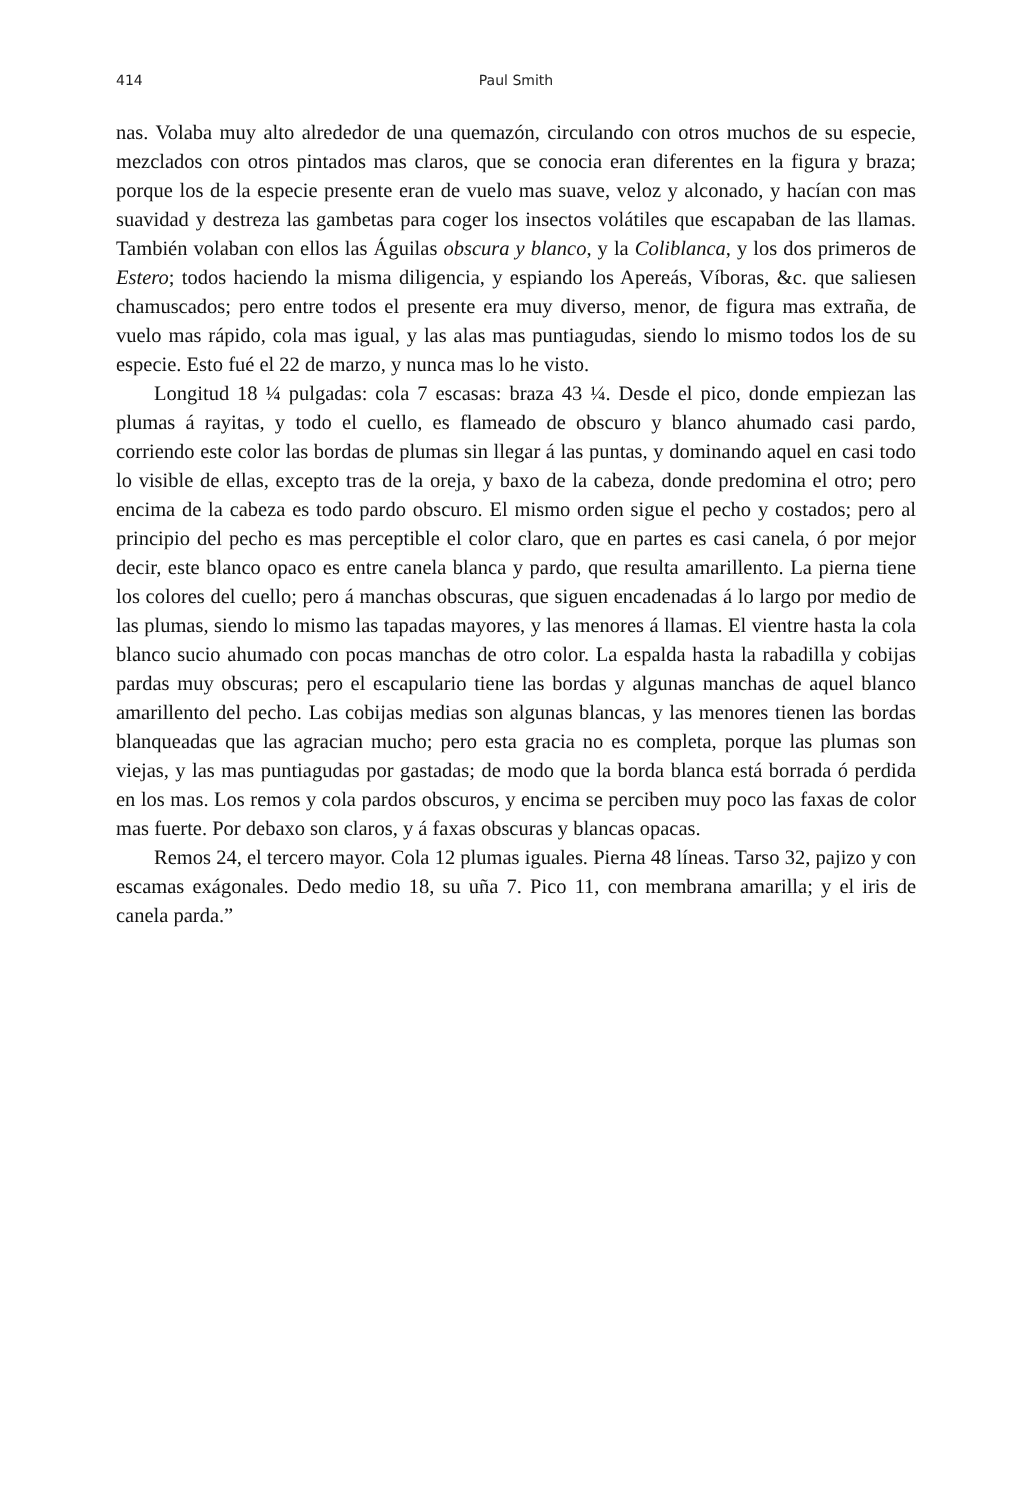414 Paul Smith
nas. Volaba muy alto alrededor de una quemazón, circulando con otros muchos de su especie, mezclados con otros pintados mas claros, que se conocia eran diferentes en la figura y braza; porque los de la especie presente eran de vuelo mas suave, veloz y alconado, y hacían con mas suavidad y destreza las gambetas para coger los insectos volátiles que escapaban de las llamas. También volaban con ellos las Águilas obscura y blanco, y la Coliblanca, y los dos primeros de Estero; todos haciendo la misma diligencia, y espiando los Apereás, Víboras, &c. que saliesen chamuscados; pero entre todos el presente era muy diverso, menor, de figura mas extraña, de vuelo mas rápido, cola mas igual, y las alas mas puntiagudas, siendo lo mismo todos los de su especie. Esto fué el 22 de marzo, y nunca mas lo he visto.
Longitud 18 ¼ pulgadas: cola 7 escasas: braza 43 ¼. Desde el pico, donde empiezan las plumas á rayitas, y todo el cuello, es flameado de obscuro y blanco ahumado casi pardo, corriendo este color las bordas de plumas sin llegar á las puntas, y dominando aquel en casi todo lo visible de ellas, excepto tras de la oreja, y baxo de la cabeza, donde predomina el otro; pero encima de la cabeza es todo pardo obscuro. El mismo orden sigue el pecho y costados; pero al principio del pecho es mas perceptible el color claro, que en partes es casi canela, ó por mejor decir, este blanco opaco es entre canela blanca y pardo, que resulta amarillento. La pierna tiene los colores del cuello; pero á manchas obscuras, que siguen encadenadas á lo largo por medio de las plumas, siendo lo mismo las tapadas mayores, y las menores á llamas. El vientre hasta la cola blanco sucio ahumado con pocas manchas de otro color. La espalda hasta la rabadilla y cobijas pardas muy obscuras; pero el escapulario tiene las bordas y algunas manchas de aquel blanco amarillento del pecho. Las cobijas medias son algunas blancas, y las menores tienen las bordas blanqueadas que las agracian mucho; pero esta gracia no es completa, porque las plumas son viejas, y las mas puntiagudas por gastadas; de modo que la borda blanca está borrada ó perdida en los mas. Los remos y cola pardos obscuros, y encima se perciben muy poco las faxas de color mas fuerte. Por debaxo son claros, y á faxas obscuras y blancas opacas.
Remos 24, el tercero mayor. Cola 12 plumas iguales. Pierna 48 líneas. Tarso 32, pajizo y con escamas exágonales. Dedo medio 18, su uña 7. Pico 11, con membrana amarilla; y el iris de canela parda.”